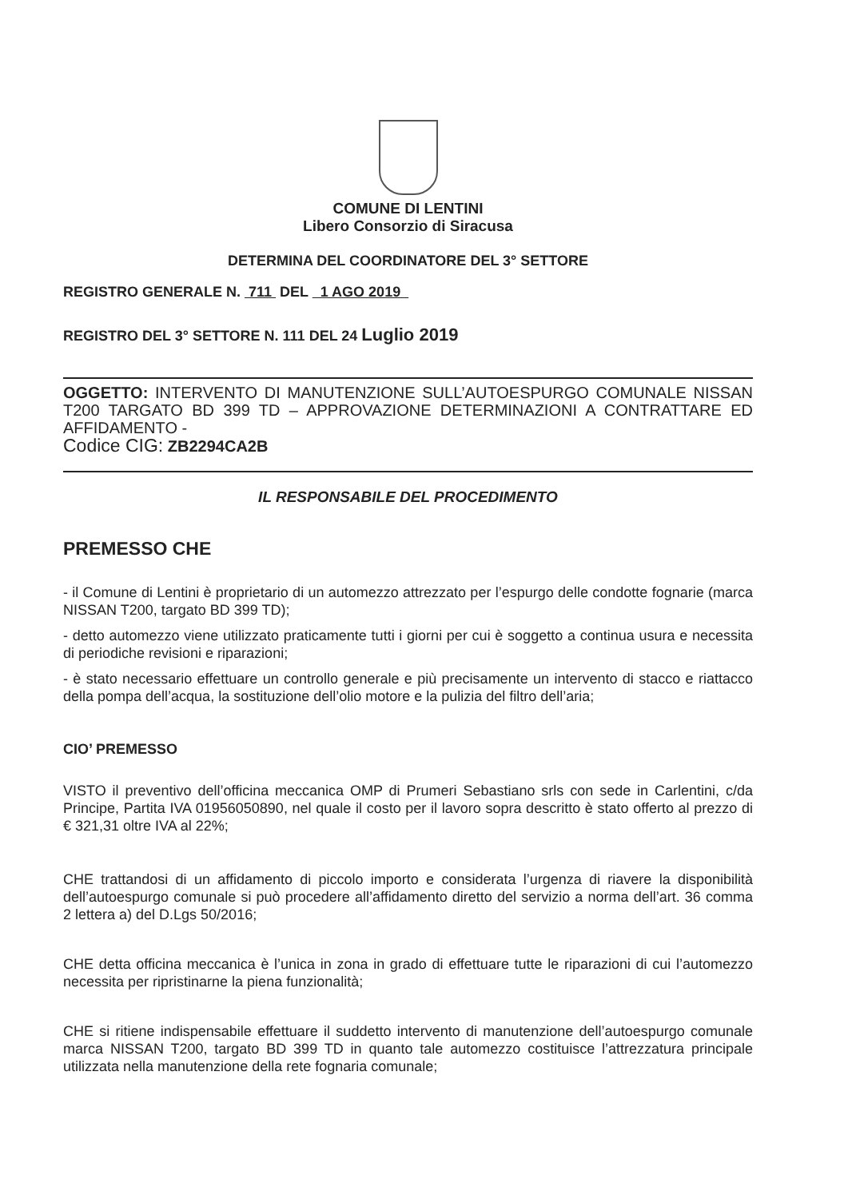COMUNE DI LENTINI
Libero Consorzio di Siracusa
DETERMINA DEL COORDINATORE DEL 3° SETTORE
REGISTRO GENERALE N. 711 DEL 1 AGO 2019
REGISTRO DEL 3° SETTORE N. 111 DEL 24 Luglio 2019
OGGETTO: INTERVENTO DI MANUTENZIONE SULL’AUTOESPURGO COMUNALE NISSAN T200 TARGATO BD 399 TD – APPROVAZIONE DETERMINAZIONI A CONTRATTARE ED AFFIDAMENTO -
Codice CIG: ZB2294CA2B
IL RESPONSABILE DEL PROCEDIMENTO
PREMESSO CHE
- il Comune di Lentini è proprietario di un automezzo attrezzato per l’espurgo delle condotte fognarie (marca NISSAN T200, targato BD 399 TD);
- detto automezzo viene utilizzato praticamente tutti i giorni per cui è soggetto a continua usura e necessita di periodiche revisioni e riparazioni;
- è stato necessario effettuare un controllo generale e più precisamente un intervento di stacco e riattacco della pompa dell’acqua, la sostituzione dell’olio motore e la pulizia del filtro dell’aria;
CIO’ PREMESSO
VISTO il preventivo dell’officina meccanica OMP di Prumeri Sebastiano srls con sede in Carlentini, c/da Principe, Partita IVA 01956050890, nel quale il costo per il lavoro sopra descritto è stato offerto al prezzo di € 321,31 oltre IVA al 22%;
CHE trattandosi di un affidamento di piccolo importo e considerata l’urgenza di riavere la disponibilità dell’autoespurgo comunale si può procedere all’affidamento diretto del servizio a norma dell’art. 36 comma 2 lettera a) del D.Lgs 50/2016;
CHE detta officina meccanica è l’unica in zona in grado di effettuare tutte le riparazioni di cui l’automezzo necessita per ripristinarne la piena funzionalità;
CHE si ritiene indispensabile effettuare il suddetto intervento di manutenzione dell’autoespurgo comunale marca NISSAN T200, targato BD 399 TD in quanto tale automezzo costituisce l’attrezzatura principale utilizzata nella manutenzione della rete fognaria comunale;